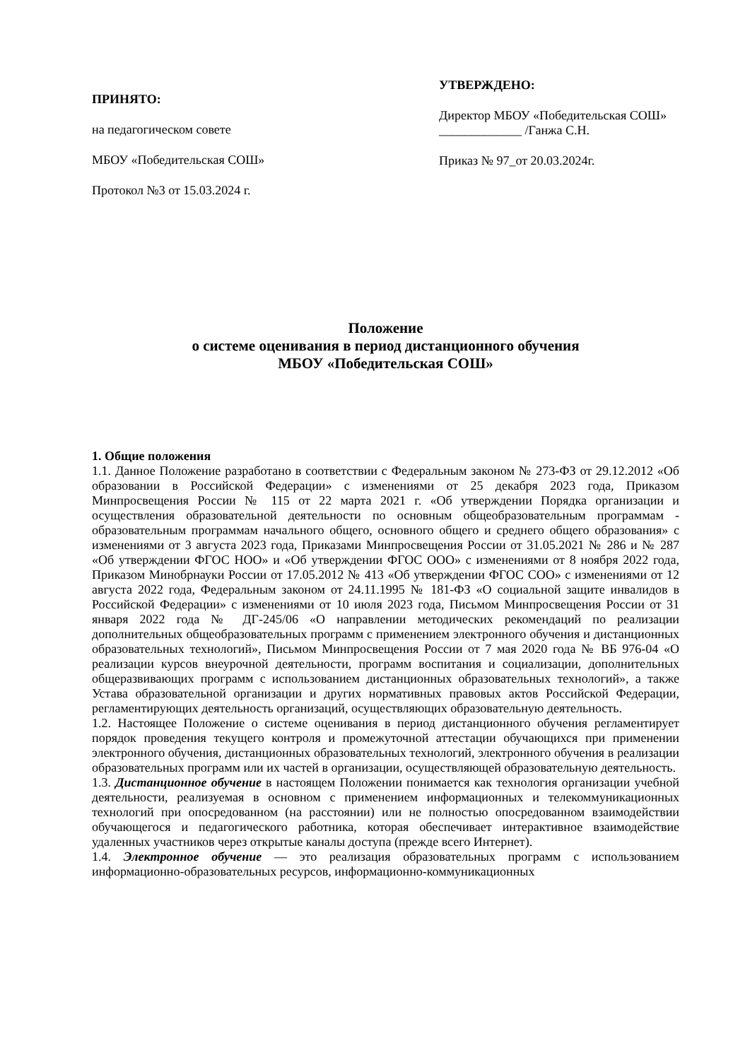ПРИНЯТО:
на педагогическом совете
МБОУ «Победительская СОШ»
Протокол №3 от 15.03.2024 г.
УТВЕРЖДЕНО:
Директор МБОУ «Победительская СОШ» _____________ /Ганжа С.Н.
Приказ № 97_от 20.03.2024г.
Положение
о системе оценивания в период дистанционного обучения
МБОУ «Победительская СОШ»
1. Общие положения
1.1. Данное Положение разработано в соответствии с Федеральным законом № 273-ФЗ от 29.12.2012 «Об образовании в Российской Федерации» с изменениями от 25 декабря 2023 года, Приказом Минпросвещения России № 115 от 22 марта 2021 г. «Об утверждении Порядка организации и осуществления образовательной деятельности по основным общеобразовательным программам - образовательным программам начального общего, основного общего и среднего общего образования» с изменениями от 3 августа 2023 года, Приказами Минпросвещения России от 31.05.2021 № 286 и № 287 «Об утверждении ФГОС НОО» и «Об утверждении ФГОС ООО» с изменениями от 8 ноября 2022 года, Приказом Минобрнауки России от 17.05.2012 № 413 «Об утверждении ФГОС СОО» с изменениями от 12 августа 2022 года, Федеральным законом от 24.11.1995 № 181-ФЗ «О социальной защите инвалидов в Российской Федерации» с изменениями от 10 июля 2023 года, Письмом Минпросвещения России от 31 января 2022 года № ДГ-245/06 «О направлении методических рекомендаций по реализации дополнительных общеобразовательных программ с применением электронного обучения и дистанционных образовательных технологий», Письмом Минпросвещения России от 7 мая 2020 года № ВБ 976-04 «О реализации курсов внеурочной деятельности, программ воспитания и социализации, дополнительных общеразвивающих программ с использованием дистанционных образовательных технологий», а также Устава образовательной организации и других нормативных правовых актов Российской Федерации, регламентирующих деятельность организаций, осуществляющих образовательную деятельность.
1.2. Настоящее Положение о системе оценивания в период дистанционного обучения регламентирует порядок проведения текущего контроля и промежуточной аттестации обучающихся при применении электронного обучения, дистанционных образовательных технологий, электронного обучения в реализации образовательных программ или их частей в организации, осуществляющей образовательную деятельность.
1.3. Дистанционное обучение в настоящем Положении понимается как технология организации учебной деятельности, реализуемая в основном с применением информационных и телекоммуникационных технологий при опосредованном (на расстоянии) или не полностью опосредованном взаимодействии обучающегося и педагогического работника, которая обеспечивает интерактивное взаимодействие удаленных участников через открытые каналы доступа (прежде всего Интернет).
1.4. Электронное обучение — это реализация образовательных программ с использованием информационно-образовательных ресурсов, информационно-коммуникационных